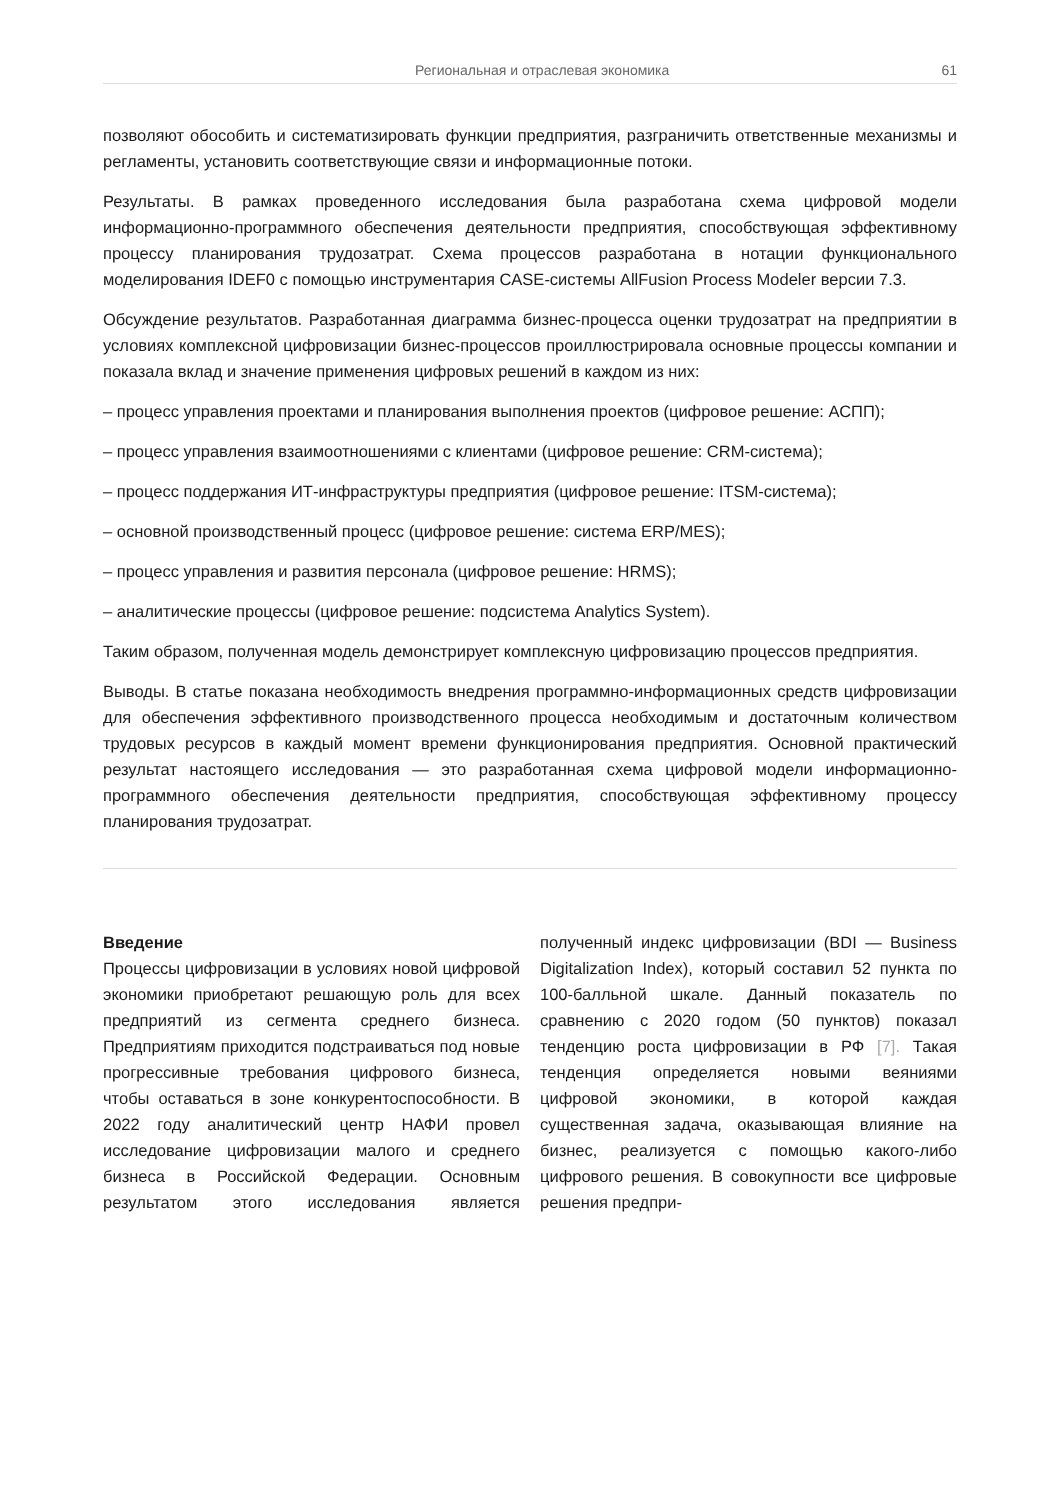Региональная и отраслевая экономика 61
позволяют обособить и систематизировать функции предприятия, разграничить ответственные механизмы и регламенты, установить соответствующие связи и информационные потоки.
Результаты. В рамках проведенного исследования была разработана схема цифровой модели информационно-программного обеспечения деятельности предприятия, способствующая эффективному процессу планирования трудозатрат. Схема процессов разработана в нотации функционального моделирования IDEF0 с помощью инструментария CASE-системы AllFusion Process Modeler версии 7.3.
Обсуждение результатов. Разработанная диаграмма бизнес-процесса оценки трудозатрат на предприятии в условиях комплексной цифровизации бизнес-процессов проиллюстрировала основные процессы компании и показала вклад и значение применения цифровых решений в каждом из них:
– процесс управления проектами и планирования выполнения проектов (цифровое решение: АСПП);
– процесс управления взаимоотношениями с клиентами (цифровое решение: CRM-система);
– процесс поддержания ИТ-инфраструктуры предприятия (цифровое решение: ITSM-система);
– основной производственный процесс (цифровое решение: система ERP/MES);
– процесс управления и развития персонала (цифровое решение: HRMS);
– аналитические процессы (цифровое решение: подсистема Analytics System).
Таким образом, полученная модель демонстрирует комплексную цифровизацию процессов предприятия.
Выводы. В статье показана необходимость внедрения программно-информационных средств цифровизации для обеспечения эффективного производственного процесса необходимым и достаточным количеством трудовых ресурсов в каждый момент времени функционирования предприятия. Основной практический результат настоящего исследования — это разработанная схема цифровой модели информационно-программного обеспечения деятельности предприятия, способствующая эффективному процессу планирования трудозатрат.
Введение
Процессы цифровизации в условиях новой цифровой экономики приобретают решающую роль для всех предприятий из сегмента среднего бизнеса. Предприятиям приходится подстраиваться под новые прогрессивные требования цифрового бизнеса, чтобы оставаться в зоне конкурентоспособности. В 2022 году аналитический центр НАФИ провел исследование цифровизации малого и среднего бизнеса в Российской Федерации. Основным результатом этого исследования является полученный индекс цифровизации (BDI — Business Digitalization Index), который составил 52 пункта по 100-балльной шкале. Данный показатель по сравнению с 2020 годом (50 пунктов) показал тенденцию роста цифровизации в РФ [7]. Такая тенденция определяется новыми веяниями цифровой экономики, в которой каждая существенная задача, оказывающая влияние на бизнес, реализуется с помощью какого-либо цифрового решения. В совокупности все цифровые решения предпри-